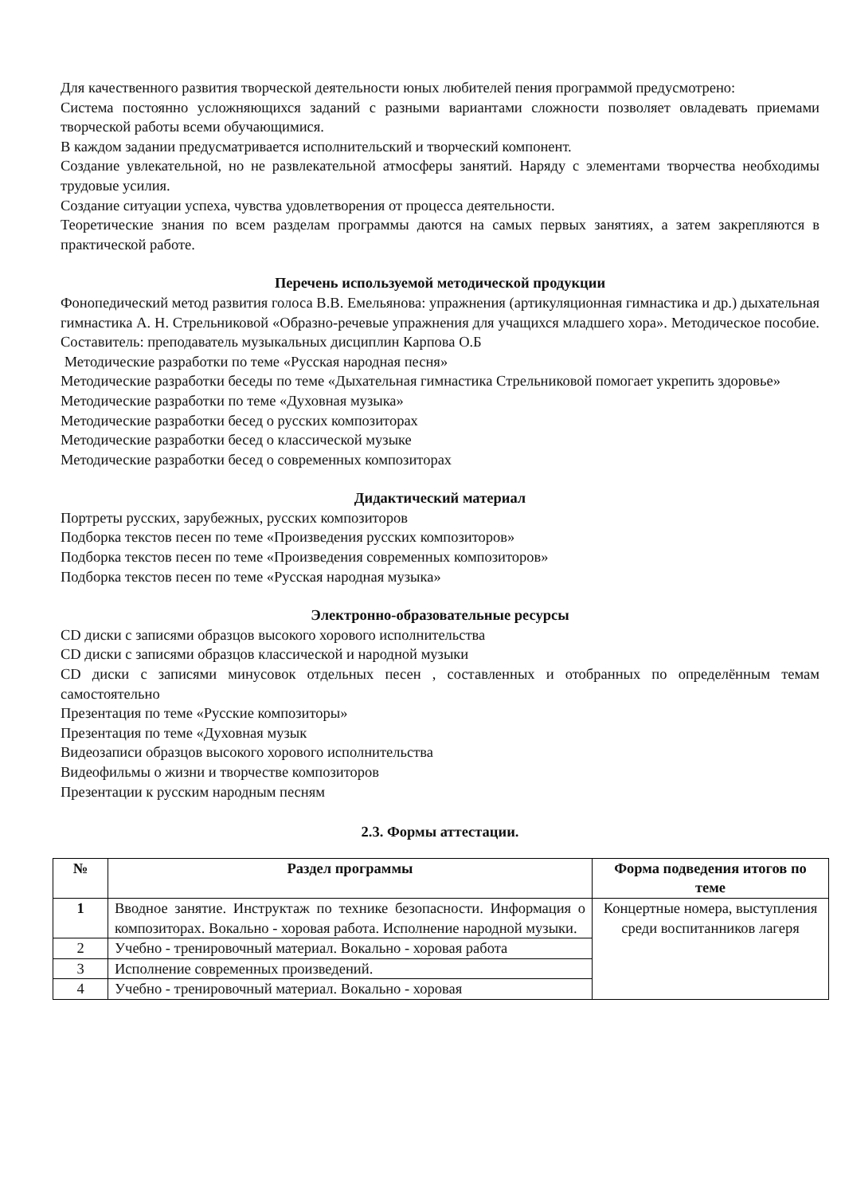Для качественного развития творческой деятельности юных любителей пения программой предусмотрено:
Система постоянно усложняющихся заданий с разными вариантами сложности позволяет овладевать приемами творческой работы всеми обучающимися.
В каждом задании предусматривается исполнительский и творческий компонент.
Создание увлекательной, но не развлекательной атмосферы занятий. Наряду с элементами творчества необходимы трудовые усилия.
Создание ситуации успеха, чувства удовлетворения от процесса деятельности.
Теоретические знания по всем разделам программы даются на самых первых занятиях, а затем закрепляются в практической работе.
Перечень используемой методической продукции
Фонопедический метод развития голоса В.В. Емельянова: упражнения (артикуляционная гимнастика и др.) дыхательная гимнастика А. Н. Стрельниковой «Образно-речевые упражнения для учащихся младшего хора». Методическое пособие. Составитель: преподаватель музыкальных дисциплин Карпова О.Б
Методические разработки по теме «Русская народная песня»
Методические разработки беседы по теме «Дыхательная гимнастика Стрельниковой помогает укрепить здоровье»
Методические разработки по теме «Духовная музыка»
Методические разработки бесед о русских композиторах
Методические разработки бесед о классической музыке
Методические разработки бесед о современных композиторах
Дидактический материал
Портреты русских, зарубежных, русских композиторов
Подборка текстов песен по теме «Произведения русских композиторов»
Подборка текстов песен по теме «Произведения современных композиторов»
Подборка текстов песен по теме «Русская народная музыка»
Электронно-образовательные ресурсы
CD диски с записями образцов высокого хорового исполнительства
CD диски с записями образцов классической и народной музыки
CD диски с записями минусовок отдельных песен , составленных и отобранных по определённым темам самостоятельно
Презентация по теме «Русские композиторы»
Презентация по теме «Духовная музык
Видеозаписи образцов высокого хорового исполнительства
Видеофильмы о жизни и творчестве композиторов
Презентации к русским народным песням
2.3. Формы аттестации.
| № | Раздел программы | Форма подведения итогов по теме |
| --- | --- | --- |
| 1 | Вводное занятие. Инструктаж по технике безопасности. Информация о композиторах. Вокально - хоровая работа. Исполнение народной музыки. | Концертные номера, выступления среди воспитанников лагеря |
| 2 | Учебно - тренировочный материал. Вокально - хоровая работа | |
| 3 | Исполнение современных произведений. | |
| 4 | Учебно - тренировочный материал. Вокально - хоровая | |